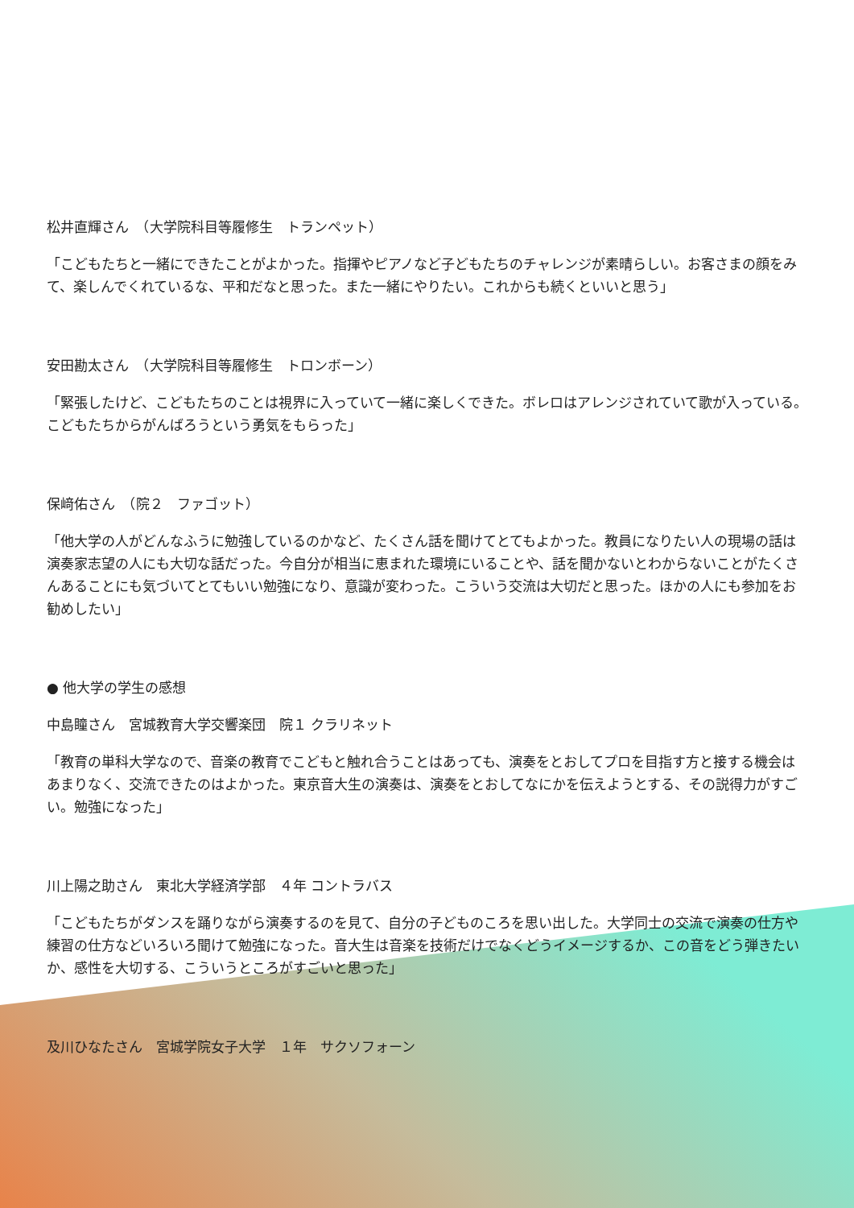松井直輝さん　（大学院科目等履修生　トランペット）
「こどもたちと一緒にできたことがよかった。指揮やピアノなど子どもたちのチャレンジが素晴らしい。お客さまの顔をみて、楽しんでくれているな、平和だなと思った。また一緒にやりたい。これからも続くといいと思う」
安田勘太さん　（大学院科目等履修生　トロンボーン）
「緊張したけど、こどもたちのことは視界に入っていて一緒に楽しくできた。ボレロはアレンジされていて歌が入っている。こどもたちからがんばろうという勇気をもらった」
保﨑佑さん　（院２　ファゴット）
「他大学の人がどんなふうに勉強しているのかなど、たくさん話を聞けてとてもよかった。教員になりたい人の現場の話は演奏家志望の人にも大切な話だった。今自分が相当に恵まれた環境にいることや、話を聞かないとわからないことがたくさんあることにも気づいてとてもいい勉強になり、意識が変わった。こういう交流は大切だと思った。ほかの人にも参加をお勧めしたい」
● 他大学の学生の感想
中島瞳さん　宮城教育大学交響楽団　院１ クラリネット
「教育の単科大学なので、音楽の教育でこどもと触れ合うことはあっても、演奏をとおしてプロを目指す方と接する機会はあまりなく、交流できたのはよかった。東京音大生の演奏は、演奏をとおしてなにかを伝えようとする、その説得力がすごい。勉強になった」
川上陽之助さん　東北大学経済学部　４年 コントラバス
「こどもたちがダンスを踊りながら演奏するのを見て、自分の子どものころを思い出した。大学同士の交流で演奏の仕方や練習の仕方などいろいろ聞けて勉強になった。音大生は音楽を技術だけでなくどうイメージするか、この音をどう弾きたいか、感性を大切する、こういうところがすごいと思った」
及川ひなたさん　宮城学院女子大学　１年　サクソフォーン